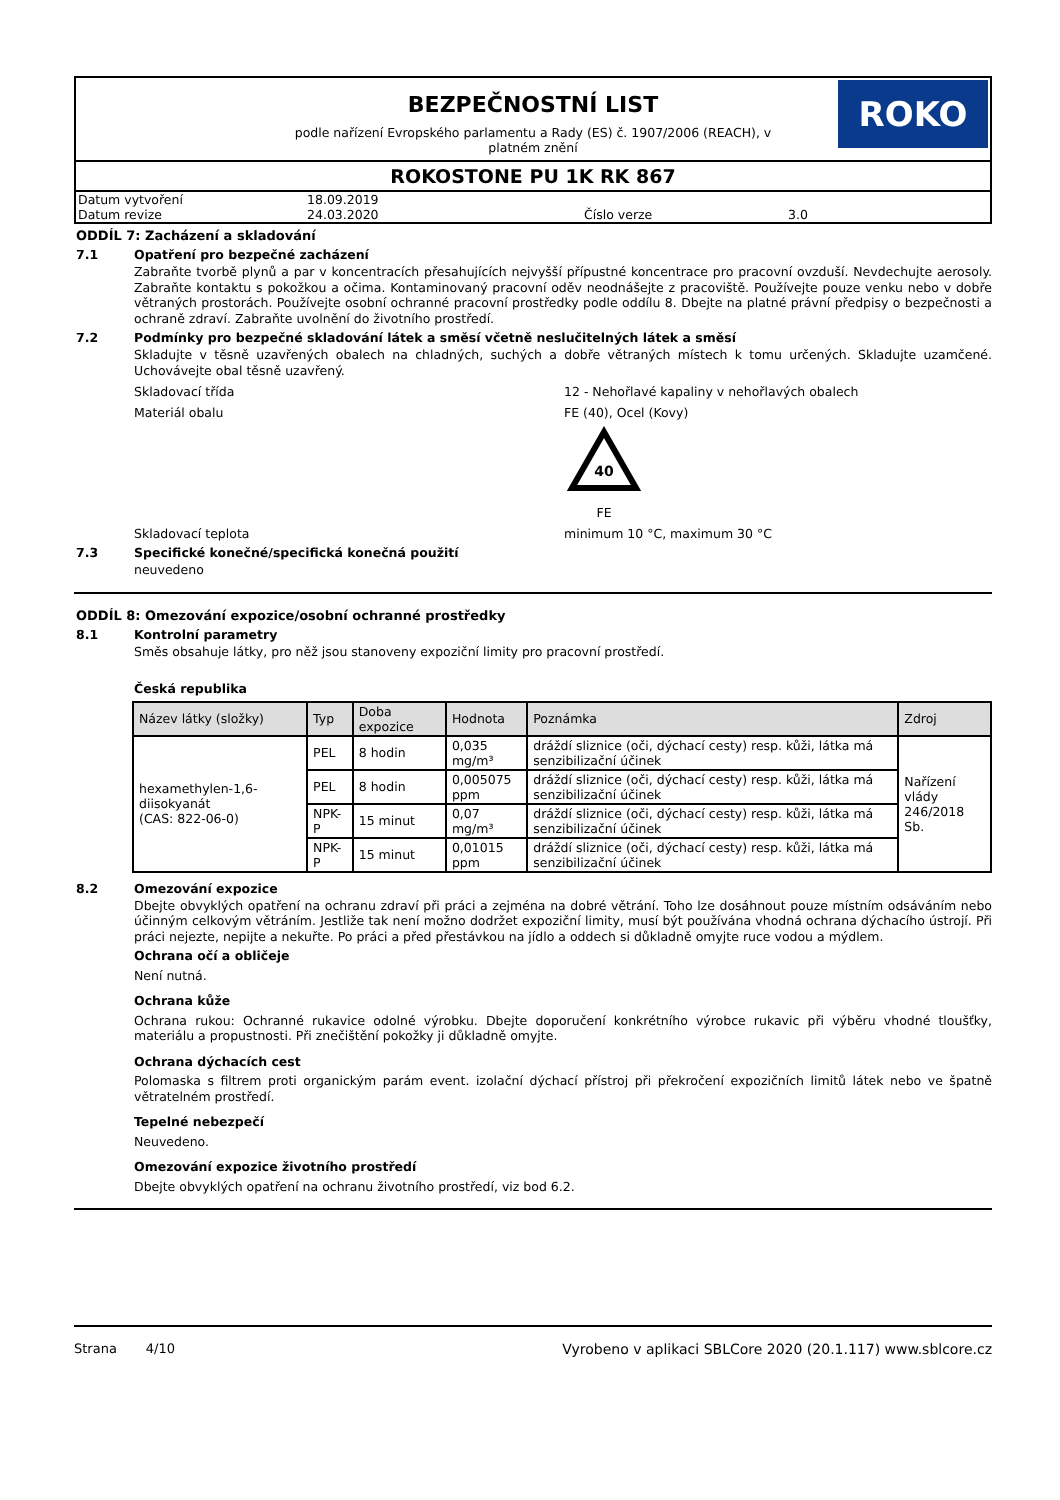BEZPEČNOSTNÍ LIST
podle nařízení Evropského parlamentu a Rady (ES) č. 1907/2006 (REACH), v platném znění
ROKO
ROKOSTONE PU 1K RK 867
| Datum vytvoření | 18.09.2019 | | |
| Datum revize | 24.03.2020 | Číslo verze | 3.0 |
ODDÍL 7: Zacházení a skladování
7.1 Opatření pro bezpečné zacházení
Zabraňte tvorbě plynů a par v koncentracích přesahujících nejvyšší přípustné koncentrace pro pracovní ovzduší. Nevdechujte aerosoly. Zabraňte kontaktu s pokožkou a očima. Kontaminovaný pracovní oděv neodnášejte z pracoviště. Používejte pouze venku nebo v dobře větraných prostorách. Používejte osobní ochranné pracovní prostředky podle oddílu 8. Dbejte na platné právní předpisy o bezpečnosti a ochraně zdraví. Zabraňte uvolnění do životního prostředí.
7.2 Podmínky pro bezpečné skladování látek a směsí včetně neslučitelných látek a směsí
Skladujte v těsně uzavřených obalech na chladných, suchých a dobře větraných místech k tomu určených. Skladujte uzamčené. Uchovávejte obal těsně uzavřený.
Skladovací třída 12 - Nehořlavé kapaliny v nehořlavých obalech
Materiál obalu FE (40), Ocel (Kovy)
40
FE
Skladovací teplota minimum 10 °C, maximum 30 °C
7.3 Specifické konečné/specifická konečná použití
neuvedeno
ODDÍL 8: Omezování expozice/osobní ochranné prostředky
8.1 Kontrolní parametry
Směs obsahuje látky, pro něž jsou stanoveny expoziční limity pro pracovní prostředí.
Česká republika
| Název látky (složky) | Typ | Doba expozice | Hodnota | Poznámka | Zdroj |
| --- | --- | --- | --- | --- | --- |
| hexamethylen-1,6-diisokyanát (CAS: 822-06-0) | PEL | 8 hodin | 0,035 mg/m³ | dráždí sliznice (oči, dýchací cesty) resp. kůži, látka má senzibilizační účinek | Nařízení vlády 246/2018 Sb. |
| | PEL | 8 hodin | 0,005075 ppm | dráždí sliznice (oči, dýchací cesty) resp. kůži, látka má senzibilizační účinek | |
| | NPK-P | 15 minut | 0,07 mg/m³ | dráždí sliznice (oči, dýchací cesty) resp. kůži, látka má senzibilizační účinek | |
| | NPK-P | 15 minut | 0,01015 ppm | dráždí sliznice (oči, dýchací cesty) resp. kůži, látka má senzibilizační účinek | |
8.2 Omezování expozice
Dbejte obvyklých opatření na ochranu zdraví při práci a zejména na dobré větrání. Toho lze dosáhnout pouze místním odsáváním nebo účinným celkovým větráním. Jestliže tak není možno dodržet expoziční limity, musí být používána vhodná ochrana dýchacího ústrojí. Při práci nejezte, nepijte a nekuřte. Po práci a před přestávkou na jídlo a oddech si důkladně omyjte ruce vodou a mýdlem.
Ochrana očí a obličeje
Není nutná.
Ochrana kůže
Ochrana rukou: Ochranné rukavice odolné výrobku. Dbejte doporučení konkrétního výrobce rukavic při výběru vhodné tloušťky, materiálu a propustnosti. Při znečištění pokožky ji důkladně omyjte.
Ochrana dýchacích cest
Polomaska s filtrem proti organickým parám event. izolační dýchací přístroj při překročení expozičních limitů látek nebo ve špatně větratelném prostředí.
Tepelné nebezpečí
Neuvedeno.
Omezování expozice životního prostředí
Dbejte obvyklých opatření na ochranu životního prostředí, viz bod 6.2.
Strana 4/10 Vyrobeno v aplikaci SBLCore 2020 (20.1.117) www.sblcore.cz